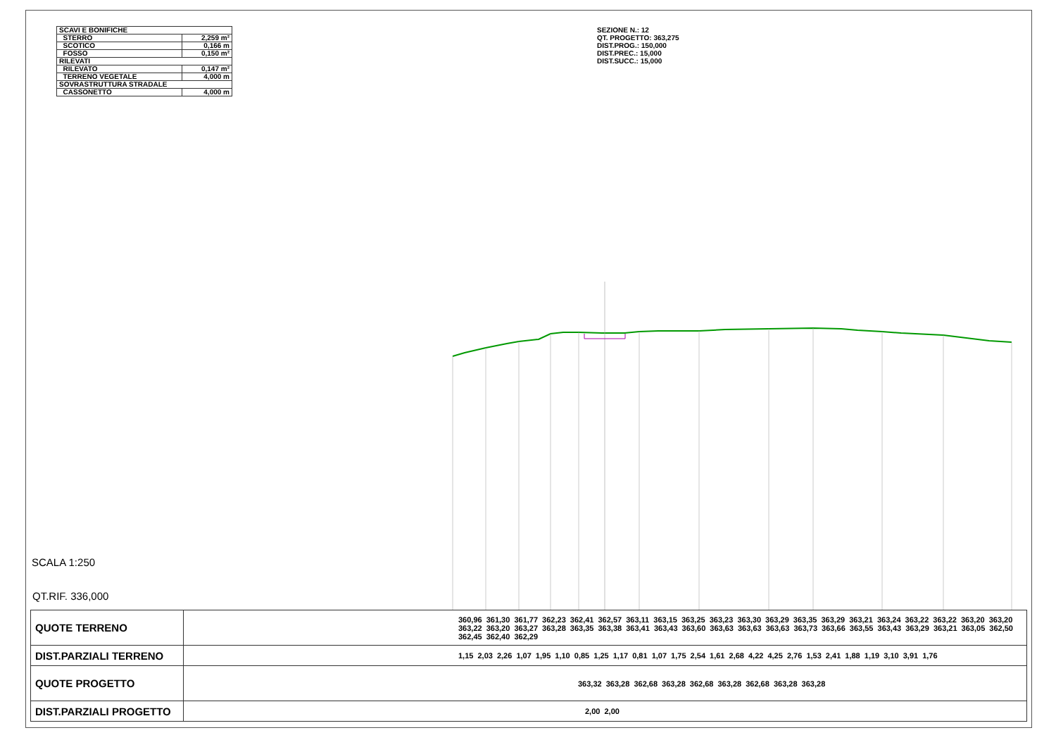| SCAVI E BONIFICHE | |
| STERRO | 2,259 m² |
| SCOTICO | 0,166 m |
| FOSSO | 0,150 m² |
| RILEVATI | |
| RILEVATO | 0,147 m² |
| TERRENO VEGETALE | 4,000 m |
| SOVRASTRUTTURA STRADALE | |
| CASSONETTO | 4,000 m |
SEZIONE N.: 12
QT. PROGETTO: 363,275
DIST.PROG.: 150,000
DIST.PREC.: 15,000
DIST.SUCC.: 15,000
SCALA 1:250
QT.RIF. 336,000
| QUOTE TERRENO | 360,96 361,30 361,77 362,23 362,41 362,57 363,11 363,15 363,25 363,23 363,30 363,29 363,35 363,29 363,21 363,24 363,22 363,22 363,20 363,20 363,22 363,20 363,27 363,28 363,35 363,38 363,41 363,43 363,60 363,63 363,63 363,63 363,73 363,66 363,55 363,43 363,29 363,21 363,05 362,50 362,45 362,40 362,29 |
| DIST.PARZIALI TERRENO | 1,15 2,03 2,26 1,07 1,95 1,10 0,85 1,25 1,17 0,81 1,07 1,75 2,54 1,61 2,68 4,22 4,25 2,76 1,53 2,41 1,88 1,19 3,10 3,91 1,76 |
| QUOTE PROGETTO | 363,32 363,28 362,68 363,28 362,68 363,28 362,68 363,28 363,28 |
| DIST.PARZIALI PROGETTO | 2,00 2,00 |